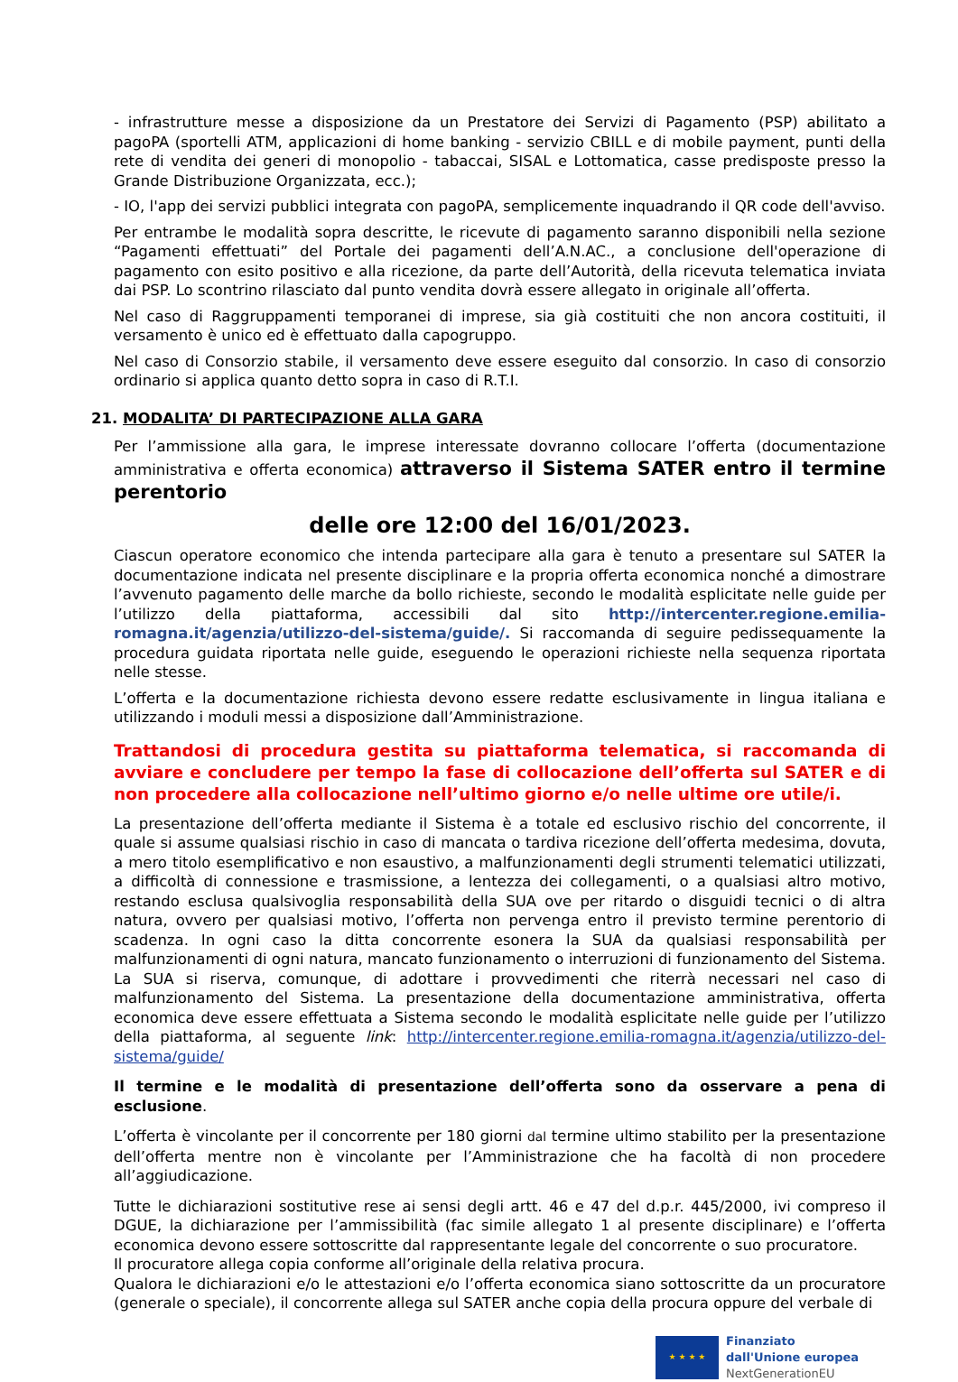- infrastrutture messe a disposizione da un Prestatore dei Servizi di Pagamento (PSP) abilitato a pagoPA (sportelli ATM, applicazioni di home banking - servizio CBILL e di mobile payment, punti della rete di vendita dei generi di monopolio - tabaccai, SISAL e Lottomatica, casse predisposte presso la Grande Distribuzione Organizzata, ecc.);
- IO, l'app dei servizi pubblici integrata con pagoPA, semplicemente inquadrando il QR code dell'avviso.
Per entrambe le modalità sopra descritte, le ricevute di pagamento saranno disponibili nella sezione “Pagamenti effettuati” del Portale dei pagamenti dell’A.N.AC., a conclusione dell'operazione di pagamento con esito positivo e alla ricezione, da parte dell’Autorità, della ricevuta telematica inviata dai PSP. Lo scontrino rilasciato dal punto vendita dovrà essere allegato in originale all’offerta.
Nel caso di Raggruppamenti temporanei di imprese, sia già costituiti che non ancora costituiti, il versamento è unico ed è effettuato dalla capogruppo.
Nel caso di Consorzio stabile, il versamento deve essere eseguito dal consorzio. In caso di consorzio ordinario si applica quanto detto sopra in caso di R.T.I.
21. MODALITA’ DI PARTECIPAZIONE ALLA GARA
Per l’ammissione alla gara, le imprese interessate dovranno collocare l’offerta (documentazione amministrativa e offerta economica) attraverso il Sistema SATER entro il termine perentorio
delle ore 12:00 del 16/01/2023.
Ciascun operatore economico che intenda partecipare alla gara è tenuto a presentare sul SATER la documentazione indicata nel presente disciplinare e la propria offerta economica nonché a dimostrare l’avvenuto pagamento delle marche da bollo richieste, secondo le modalità esplicitate nelle guide per l’utilizzo della piattaforma, accessibili dal sito http://intercenter.regione.emilia-romagna.it/agenzia/utilizzo-del-sistema/guide/. Si raccomanda di seguire pedissequamente la procedura guidata riportata nelle guide, eseguendo le operazioni richieste nella sequenza riportata nelle stesse.
L’offerta e la documentazione richiesta devono essere redatte esclusivamente in lingua italiana e utilizzando i moduli messi a disposizione dall’Amministrazione.
Trattandosi di procedura gestita su piattaforma telematica, si raccomanda di avviare e concludere per tempo la fase di collocazione dell’offerta sul SATER e di non procedere alla collocazione nell’ultimo giorno e/o nelle ultime ore utile/i.
La presentazione dell’offerta mediante il Sistema è a totale ed esclusivo rischio del concorrente, il quale si assume qualsiasi rischio in caso di mancata o tardiva ricezione dell’offerta medesima, dovuta, a mero titolo esemplificativo e non esaustivo, a malfunzionamenti degli strumenti telematici utilizzati, a difficoltà di connessione e trasmissione, a lentezza dei collegamenti, o a qualsiasi altro motivo, restando esclusa qualsivoglia responsabilità della SUA ove per ritardo o disguidi tecnici o di altra natura, ovvero per qualsiasi motivo, l’offerta non pervenga entro il previsto termine perentorio di scadenza. In ogni caso la ditta concorrente esonera la SUA da qualsiasi responsabilità per malfunzionamenti di ogni natura, mancato funzionamento o interruzioni di funzionamento del Sistema. La SUA si riserva, comunque, di adottare i provvedimenti che riterrà necessari nel caso di malfunzionamento del Sistema. La presentazione della documentazione amministrativa, offerta economica deve essere effettuata a Sistema secondo le modalità esplicitate nelle guide per l’utilizzo della piattaforma, al seguente link: http://intercenter.regione.emilia-romagna.it/agenzia/utilizzo-del-sistema/guide/
Il termine e le modalità di presentazione dell’offerta sono da osservare a pena di esclusione.
L’offerta è vincolante per il concorrente per 180 giorni dal termine ultimo stabilito per la presentazione dell’offerta mentre non è vincolante per l’Amministrazione che ha facoltà di non procedere all’aggiudicazione.
Tutte le dichiarazioni sostitutive rese ai sensi degli artt. 46 e 47 del d.p.r. 445/2000, ivi compreso il DGUE, la dichiarazione per l’ammissibilità (fac simile allegato 1 al presente disciplinare) e l’offerta economica devono essere sottoscritte dal rappresentante legale del concorrente o suo procuratore.
Il procuratore allega copia conforme all’originale della relativa procura.
Qualora le dichiarazioni e/o le attestazioni e/o l’offerta economica siano sottoscritte da un procuratore (generale o speciale), il concorrente allega sul SATER anche copia della procura oppure del verbale di
★ ★ ★ ★
Finanziato
dall'Unione europea
NextGenerationEU